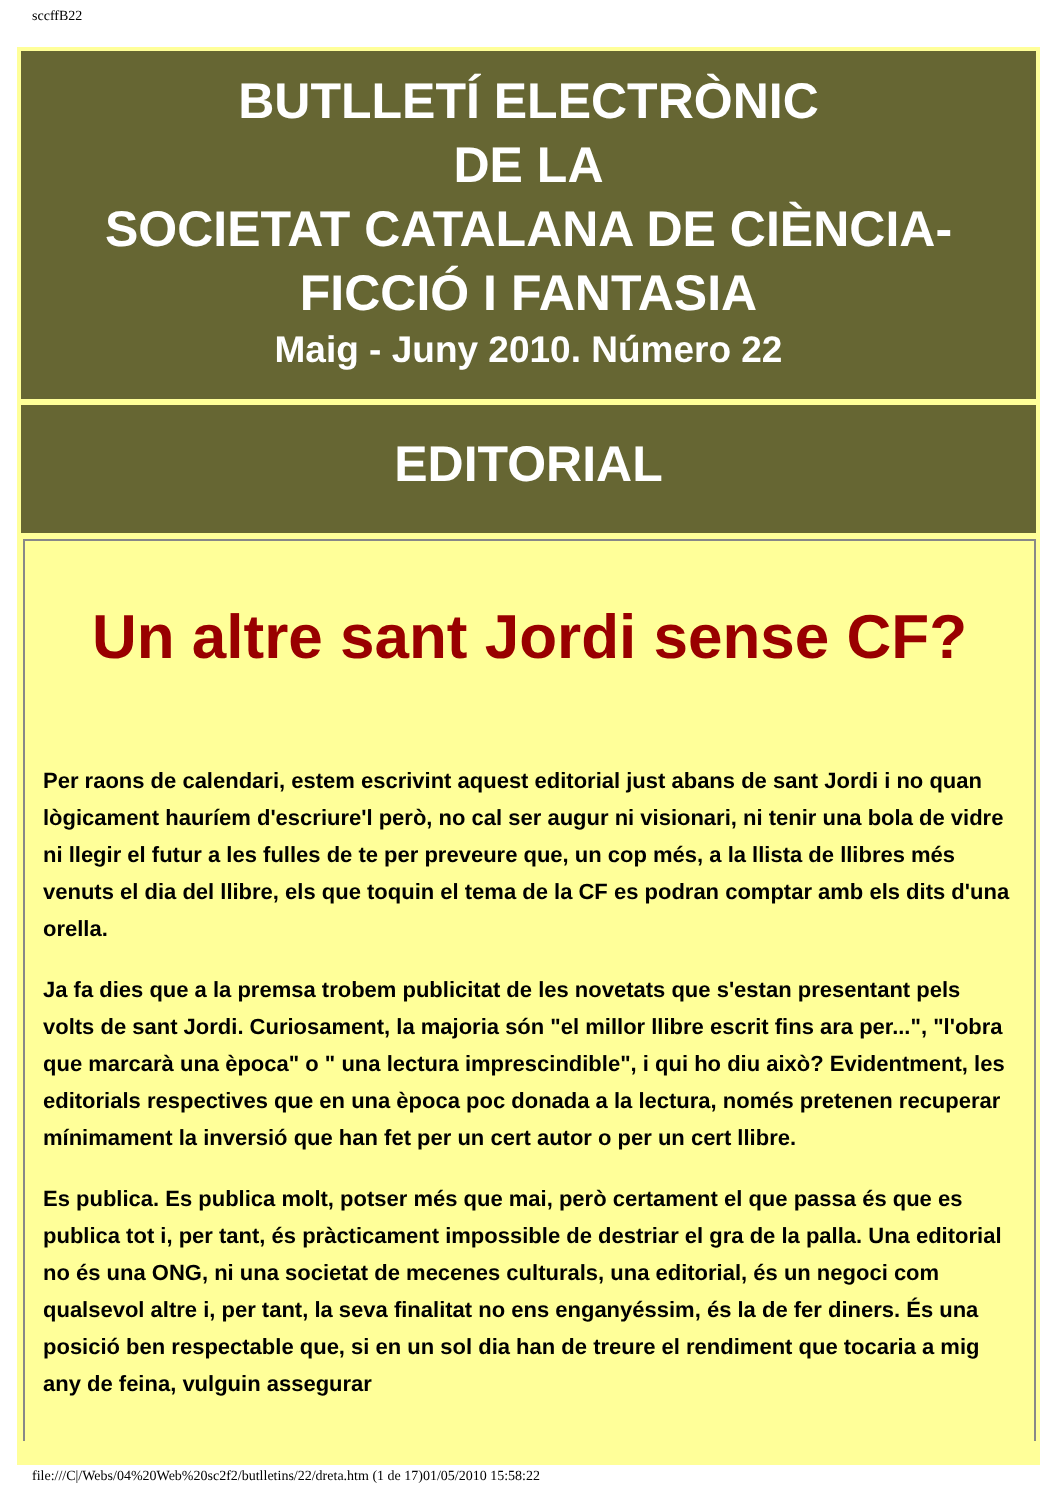sccffB22
BUTLLETÍ ELECTRÒNIC
DE LA
SOCIETAT CATALANA DE CIÈNCIA-
FICCIÓ I FANTASIA
Maig - Juny 2010. Número 22
EDITORIAL
Un altre sant Jordi sense CF?
Per raons de calendari, estem escrivint aquest editorial just abans de sant Jordi i no quan lògicament hauríem d'escriure'l però, no cal ser augur ni visionari, ni tenir una bola de vidre ni llegir el futur a les fulles de te per preveure que, un cop més, a la llista de llibres més venuts el dia del llibre, els que toquin el tema de la CF es podran comptar amb els dits d'una orella.
Ja fa dies que a la premsa trobem publicitat de les novetats que s'estan presentant pels volts de sant Jordi. Curiosament, la majoria són "el millor llibre escrit fins ara per...", "l'obra que marcarà una època" o " una lectura imprescindible", i qui ho diu això? Evidentment, les editorials respectives que en una època poc donada a la lectura, només pretenen recuperar mínimament la inversió que han fet per un cert autor o per un cert llibre.
Es publica. Es publica molt, potser més que mai, però certament el que passa és que es publica tot i, per tant, és pràcticament impossible de destriar el gra de la palla. Una editorial no és una ONG, ni una societat de mecenes culturals, una editorial, és un negoci com qualsevol altre i, per tant, la seva finalitat no ens enganyéssim, és la de fer diners. És una posició ben respectable que, si en un sol dia han de treure el rendiment que tocaria a mig any de feina, vulguin assegurar
file:///C|/Webs/04%20Web%20sc2f2/butlletins/22/dreta.htm (1 de 17)01/05/2010 15:58:22